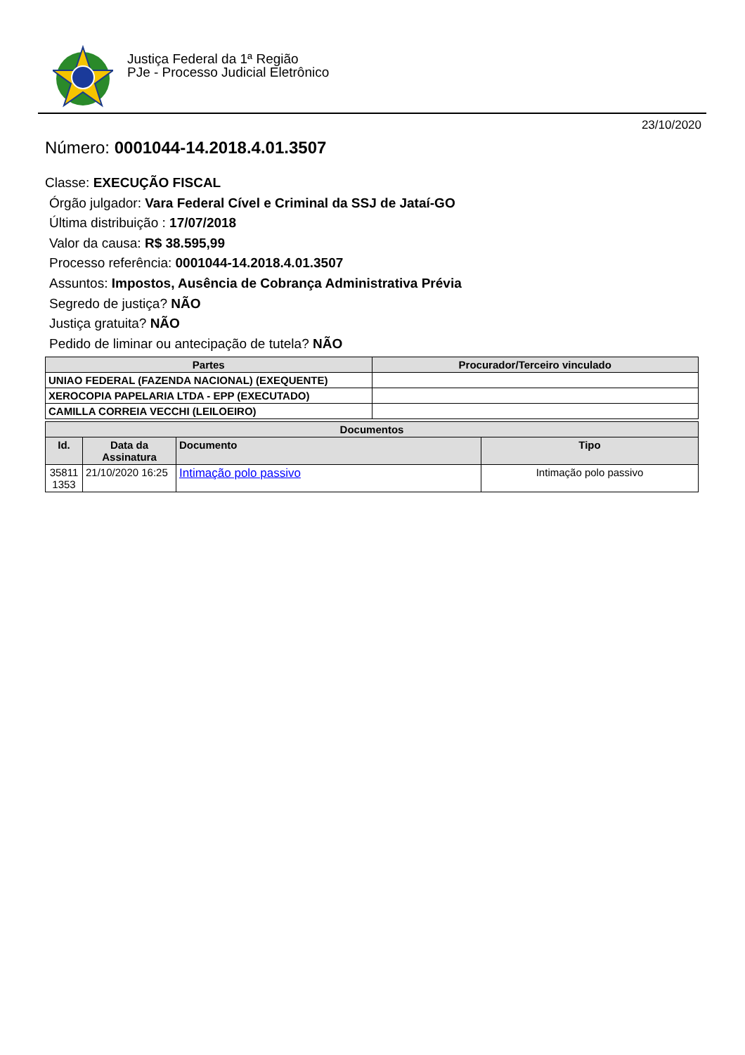Justiça Federal da 1ª Região
PJe - Processo Judicial Eletrônico
23/10/2020
Número: 0001044-14.2018.4.01.3507
Classe: EXECUÇÃO FISCAL
Órgão julgador: Vara Federal Cível e Criminal da SSJ de Jataí-GO
Última distribuição : 17/07/2018
Valor da causa: R$ 38.595,99
Processo referência: 0001044-14.2018.4.01.3507
Assuntos: Impostos, Ausência de Cobrança Administrativa Prévia
Segredo de justiça? NÃO
Justiça gratuita? NÃO
Pedido de liminar ou antecipação de tutela? NÃO
| Partes | Procurador/Terceiro vinculado |
| --- | --- |
| UNIAO FEDERAL (FAZENDA NACIONAL) (EXEQUENTE) | |
| XEROCOPIA PAPELARIA LTDA - EPP (EXECUTADO) | |
| CAMILLA CORREIA VECCHI (LEILOEIRO) | |
| Documentos | | | |
| --- | --- | --- | --- |
| Id. | Data da Assinatura | Documento | Tipo |
| 35811 1353 | 21/10/2020 16:25 | Intimação polo passivo | Intimação polo passivo |